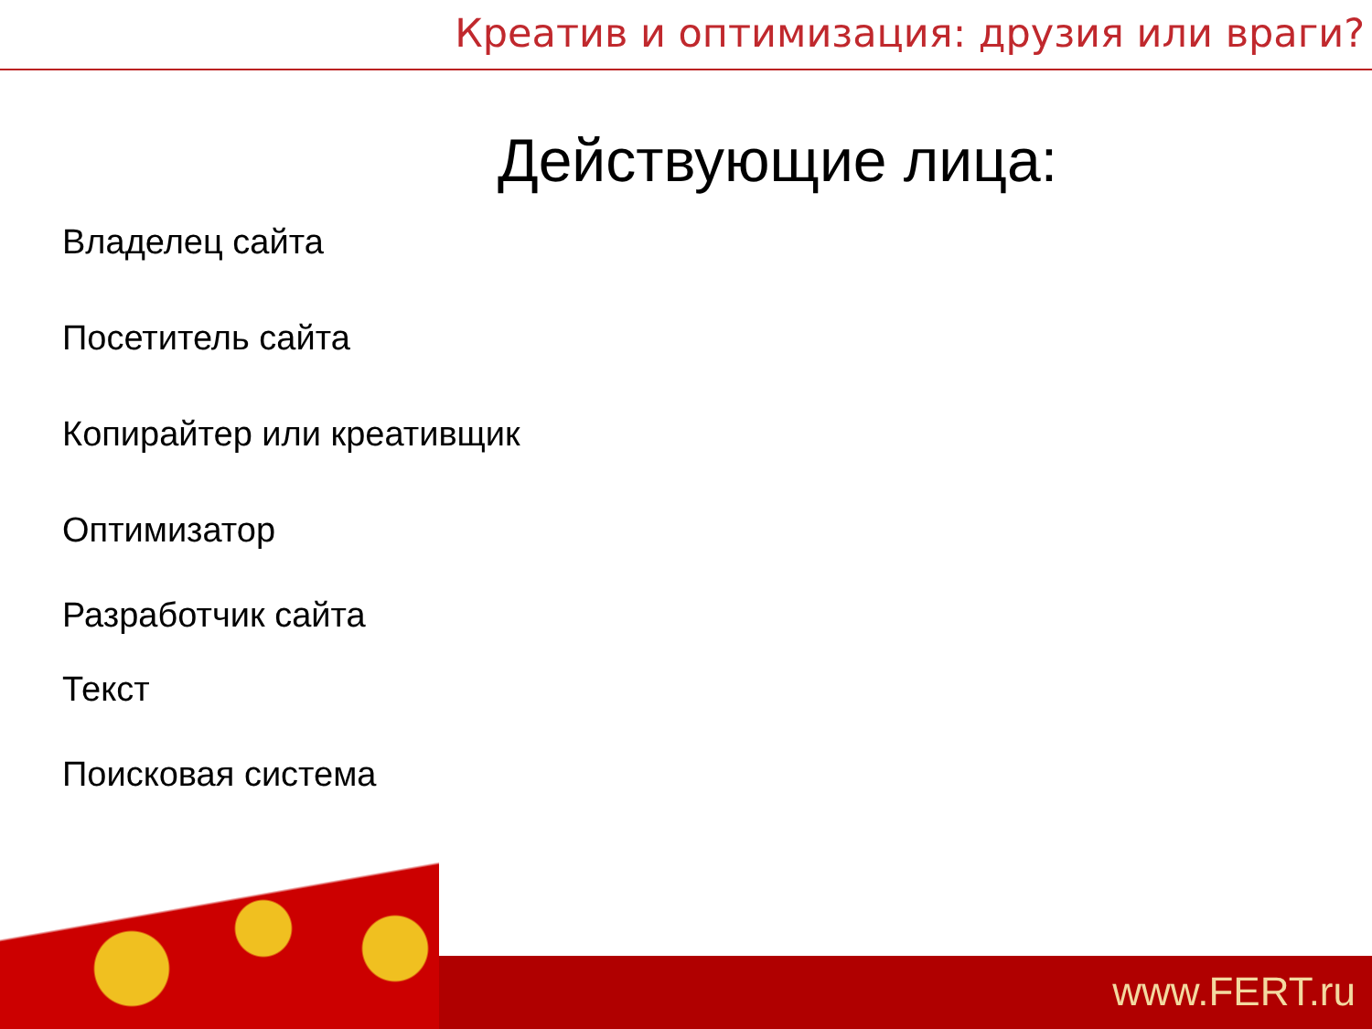Креатив и оптимизация: друзия или враги?
Действующие лица:
Владелец сайта
Посетитель сайта
Копирайтер или креативщик
Оптимизатор
Разработчик сайта
Текст
Поисковая система
www.FERT.ru